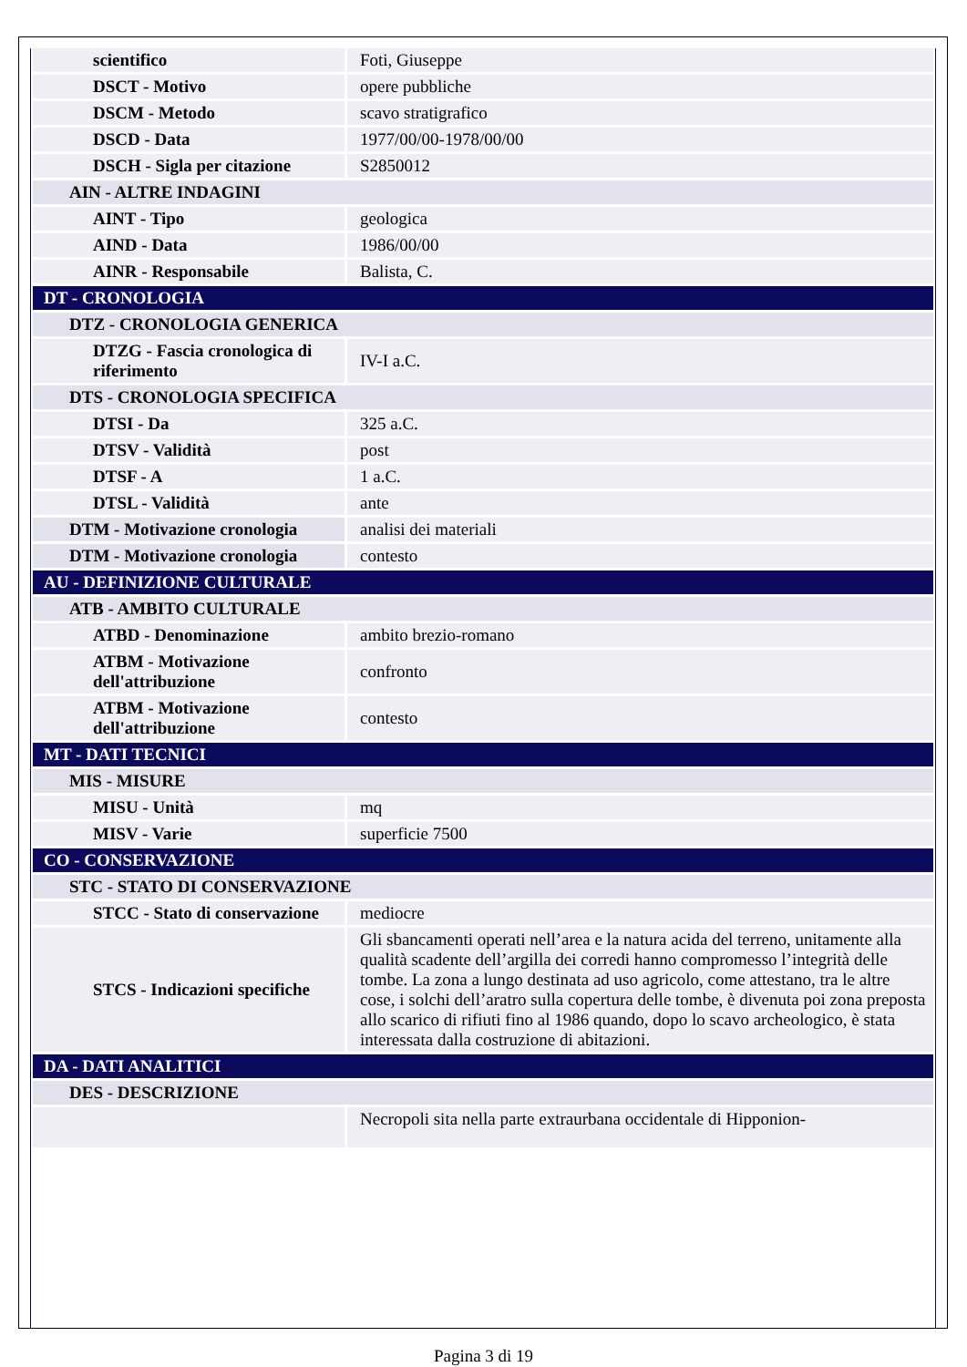| scientifico | Foti, Giuseppe |
| DSCT - Motivo | opere pubbliche |
| DSCM - Metodo | scavo stratigrafico |
| DSCD - Data | 1977/00/00-1978/00/00 |
| DSCH - Sigla per citazione | S2850012 |
| AIN - ALTRE INDAGINI | |
| AINT - Tipo | geologica |
| AIND - Data | 1986/00/00 |
| AINR - Responsabile | Balista, C. |
| DT - CRONOLOGIA | |
| DTZ - CRONOLOGIA GENERICA | |
| DTZG - Fascia cronologica di riferimento | IV-I a.C. |
| DTS - CRONOLOGIA SPECIFICA | |
| DTSI - Da | 325 a.C. |
| DTSV - Validità | post |
| DTSF - A | 1 a.C. |
| DTSL - Validità | ante |
| DTM - Motivazione cronologia | analisi dei materiali |
| DTM - Motivazione cronologia | contesto |
| AU - DEFINIZIONE CULTURALE | |
| ATB - AMBITO CULTURALE | |
| ATBD - Denominazione | ambito brezio-romano |
| ATBM - Motivazione dell'attribuzione | confronto |
| ATBM - Motivazione dell'attribuzione | contesto |
| MT - DATI TECNICI | |
| MIS - MISURE | |
| MISU - Unità | mq |
| MISV - Varie | superficie 7500 |
| CO - CONSERVAZIONE | |
| STC - STATO DI CONSERVAZIONE | |
| STCC - Stato di conservazione | mediocre |
| STCS - Indicazioni specifiche | Gli sbancamenti operati nell’area e la natura acida del terreno, unitamente alla qualità scadente dell’argilla dei corredi hanno compromesso l’integrità delle tombe. La zona a lungo destinata ad uso agricolo, come attestano, tra le altre cose, i solchi dell’aratro sulla copertura delle tombe, è divenuta poi zona preposta allo scarico di rifiuti fino al 1986 quando, dopo lo scavo archeologico, è stata interessata dalla costruzione di abitazioni. |
| DA - DATI ANALITICI | |
| DES - DESCRIZIONE | |
| | Necropoli sita nella parte extraurbana occidentale di Hipponion- |
Pagina 3 di 19